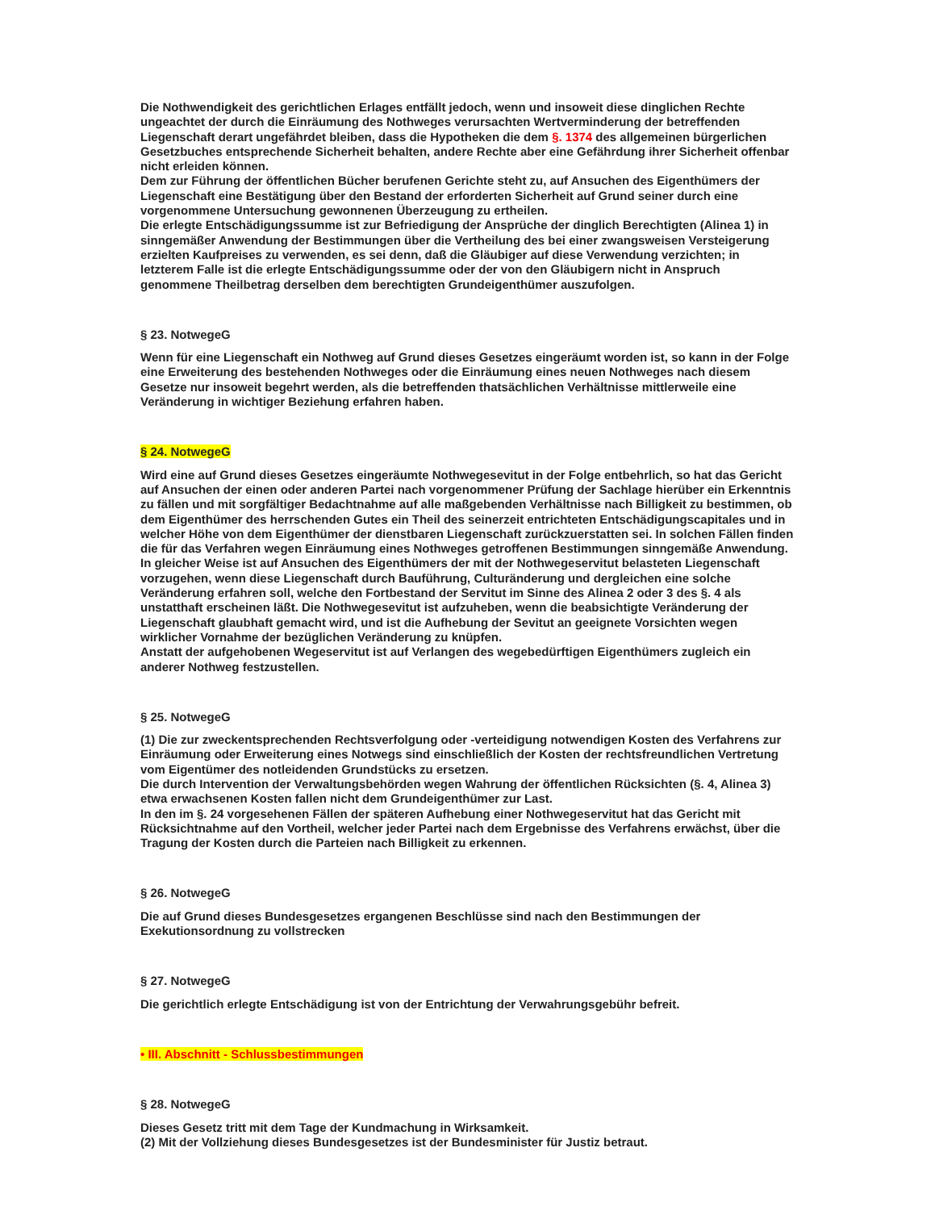Die Nothwendigkeit des gerichtlichen Erlages entfällt jedoch, wenn und insoweit diese dinglichen Rechte ungeachtet der durch die Einräumung des Nothweges verursachten Wertverminderung der betreffenden Liegenschaft derart ungefährdet bleiben, dass die Hypotheken die dem §. 1374 des allgemeinen bürgerlichen Gesetzbuches entsprechende Sicherheit behalten, andere Rechte aber eine Gefährdung ihrer Sicherheit offenbar nicht erleiden können.
Dem zur Führung der öffentlichen Bücher berufenen Gerichte steht zu, auf Ansuchen des Eigenthümers der Liegenschaft eine Bestätigung über den Bestand der erforderten Sicherheit auf Grund seiner durch eine vorgenommene Untersuchung gewonnenen Überzeugung zu ertheilen.
Die erlegte Entschädigungssumme ist zur Befriedigung der Ansprüche der dinglich Berechtigten (Alinea 1) in sinngemäßer Anwendung der Bestimmungen über die Vertheilung des bei einer zwangsweisen Versteigerung erzielten Kaufpreises zu verwenden, es sei denn, daß die Gläubiger auf diese Verwendung verzichten; in letzterem Falle ist die erlegte Entschädigungssumme oder der von den Gläubigern nicht in Anspruch genommene Theilbetrag derselben dem berechtigten Grundeigenthümer auszufolgen.
§ 23. NotwegeG
Wenn für eine Liegenschaft ein Nothweg auf Grund dieses Gesetzes eingeräumt worden ist, so kann in der Folge eine Erweiterung des bestehenden Nothweges oder die Einräumung eines neuen Nothweges nach diesem Gesetze nur insoweit begehrt werden, als die betreffenden thatsächlichen Verhältnisse mittlerweile eine Veränderung in wichtiger Beziehung erfahren haben.
§ 24. NotwegeG
Wird eine auf Grund dieses Gesetzes eingeräumte Nothwegesevitut in der Folge entbehrlich, so hat das Gericht auf Ansuchen der einen oder anderen Partei nach vorgenommener Prüfung der Sachlage hierüber ein Erkenntnis zu fällen und mit sorgfältiger Bedachtnahme auf alle maßgebenden Verhältnisse nach Billigkeit zu bestimmen, ob dem Eigenthümer des herrschenden Gutes ein Theil des seinerzeit entrichteten Entschädigungscapitales und in welcher Höhe von dem Eigenthümer der dienstbaren Liegenschaft zurückzuerstatten sei. In solchen Fällen finden die für das Verfahren wegen Einräumung eines Nothweges getroffenen Bestimmungen sinngemäße Anwendung.
In gleicher Weise ist auf Ansuchen des Eigenthümers der mit der Nothwegeservitut belasteten Liegenschaft vorzugehen, wenn diese Liegenschaft durch Bauführung, Culturänderung und dergleichen eine solche Veränderung erfahren soll, welche den Fortbestand der Servitut im Sinne des Alinea 2 oder 3 des §. 4 als unstatthaft erscheinen läßt. Die Nothwegesevitut ist aufzuheben, wenn die beabsichtigte Veränderung der Liegenschaft glaubhaft gemacht wird, und ist die Aufhebung der Sevitut an geeignete Vorsichten wegen wirklicher Vornahme der bezüglichen Veränderung zu knüpfen.
Anstatt der aufgehobenen Wegeservitut ist auf Verlangen des wegebedürftigen Eigenthümers zugleich ein anderer Nothweg festzustellen.
§ 25. NotwegeG
(1) Die zur zweckentsprechenden Rechtsverfolgung oder -verteidigung notwendigen Kosten des Verfahrens zur Einräumung oder Erweiterung eines Notwegs sind einschließlich der Kosten der rechtsfreundlichen Vertretung vom Eigentümer des notleidenden Grundstücks zu ersetzen.
Die durch Intervention der Verwaltungsbehörden wegen Wahrung der öffentlichen Rücksichten (§. 4, Alinea 3) etwa erwachsenen Kosten fallen nicht dem Grundeigenthümer zur Last.
In den im §. 24 vorgesehenen Fällen der späteren Aufhebung einer Nothwegeservitut hat das Gericht mit Rücksichtnahme auf den Vortheil, welcher jeder Partei nach dem Ergebnisse des Verfahrens erwächst, über die Tragung der Kosten durch die Parteien nach Billigkeit zu erkennen.
§ 26. NotwegeG
Die auf Grund dieses Bundesgesetzes ergangenen Beschlüsse sind nach den Bestimmungen der Exekutionsordnung zu vollstrecken
§ 27. NotwegeG
Die gerichtlich erlegte Entschädigung ist von der Entrichtung der Verwahrungsgebühr befreit.
• III. Abschnitt - Schlussbestimmungen
§ 28. NotwegeG
Dieses Gesetz tritt mit dem Tage der Kundmachung in Wirksamkeit.
(2) Mit der Vollziehung dieses Bundesgesetzes ist der Bundesminister für Justiz betraut.